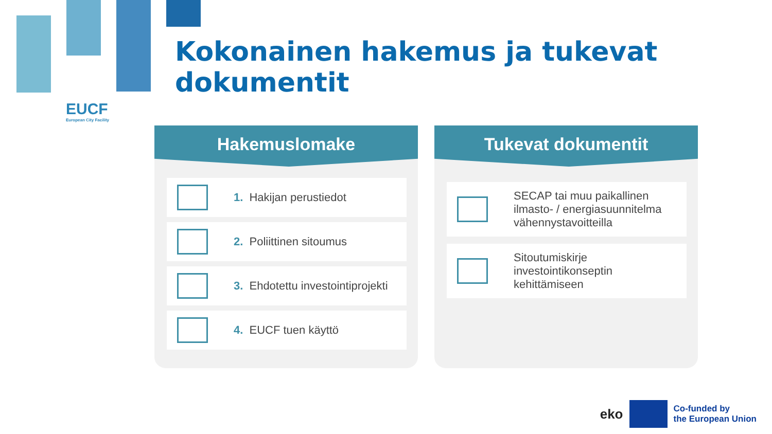EUCF
European City Facility
Kokonainen hakemus ja tukevat dokumentit
Hakemuslomake
1. Hakijan perustiedot
2. Poliittinen sitoumus
3. Ehdotettu investointiprojekti
4. EUCF tuen käyttö
Tukevat dokumentit
SECAP tai muu paikallinen
ilmasto- / energiasuunnitelma
vähennystavoitteilla
Sitoutumiskirje
investointikonseptin
kehittämiseen
eko
Co-funded by
the European Union